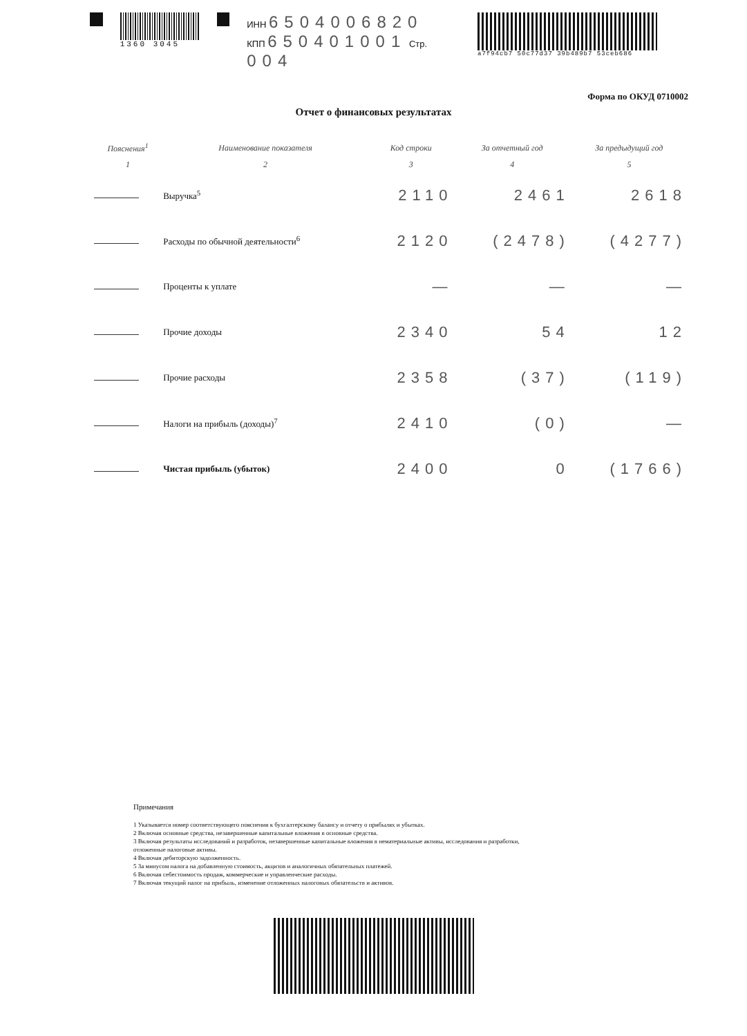1360 3045
ИНН 6504006820
КПП 650401001 Стр. 004
a7f94cb7 50c77d37 39b489b7 53ceb686
Форма по ОКУД 0710002
Отчет о финансовых результатах
| Пояснения<sup>1</sup> | Наименование показателя | Код строки | За отчетный год | За предыдущий год |
| --- | --- | --- | --- | --- |
| 1 | 2 | 3 | 4 | 5 |
| | Выручка<sup>5</sup> | 2110 | 2461 | 2618 |
| | Расходы по обычной деятельности<sup>6</sup> | 2120 | (2478) | (4277) |
| | Проценты к уплате | — | — | — |
| | Прочие доходы | 2340 | 54 | 12 |
| | Прочие расходы | 2358 | (37) | (119) |
| | Налоги на прибыль (доходы)<sup>7</sup> | 2410 | (0) | — |
| | Чистая прибыль (убыток) | 2400 | 0 | (1766) |
Примечания
1 Указывается номер соответствующего пояснения к бухгалтерскому балансу и отчету о прибылях и убытках.
2 Включая основные средства, незавершенные капитальные вложения в основные средства.
3 Включая результаты исследований и разработок, незавершенные капитальные вложения в нематериальные активы, исследования и разработки,
отложенные налоговые активы.
4 Включая дебиторскую задолженность.
5 За минусом налога на добавленную стоимость, акцизов и аналогичных обязательных платежей.
6 Включая себестоимость продаж, коммерческие и управленческие расходы.
7 Включая текущий налог на прибыль, изменение отложенных налоговых обязательств и активов.